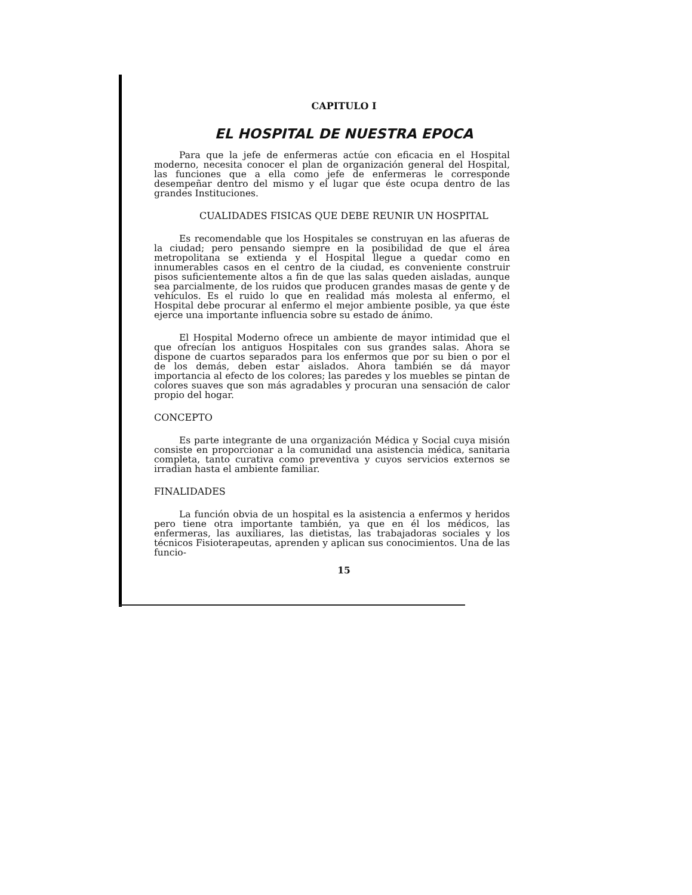CAPITULO I
EL HOSPITAL DE NUESTRA EPOCA
Para que la jefe de enfermeras actúe con eficacia en el Hospital moderno, necesita conocer el plan de organización general del Hospital, las funciones que a ella como jefe de enfermeras le corresponde desempeñar dentro del mismo y el lugar que éste ocupa dentro de las grandes Instituciones.
CUALIDADES FISICAS QUE DEBE REUNIR UN HOSPITAL
Es recomendable que los Hospitales se construyan en las afueras de la ciudad; pero pensando siempre en la posibilidad de que el área metropolitana se extienda y el Hospital llegue a quedar como en innumerables casos en el centro de la ciudad, es conveniente construir pisos suficientemente altos a fin de que las salas queden aisladas, aunque sea parcialmente, de los ruidos que producen grandes masas de gente y de vehículos. Es el ruido lo que en realidad más molesta al enfermo, el Hospital debe procurar al enfermo el mejor ambiente posible, ya que éste ejerce una importante influencia sobre su estado de ánimo.
El Hospital Moderno ofrece un ambiente de mayor intimidad que el que ofrecían los antiguos Hospitales con sus grandes salas. Ahora se dispone de cuartos separados para los enfermos que por su bien o por el de los demás, deben estar aislados. Ahora también se dá mayor importancia al efecto de los colores; las paredes y los muebles se pintan de colores suaves que son más agradables y procuran una sensación de calor propio del hogar.
CONCEPTO
Es parte integrante de una organización Médica y Social cuya misión consiste en proporcionar a la comunidad una asistencia médica, sanitaria completa, tanto curativa como preventiva y cuyos servicios externos se irradian hasta el ambiente familiar.
FINALIDADES
La función obvia de un hospital es la asistencia a enfermos y heridos pero tiene otra importante también, ya que en él los médicos, las enfermeras, las auxiliares, las dietistas, las trabajadoras sociales y los técnicos Fisioterapeutas, aprenden y aplican sus conocimientos. Una de las funcio-
15